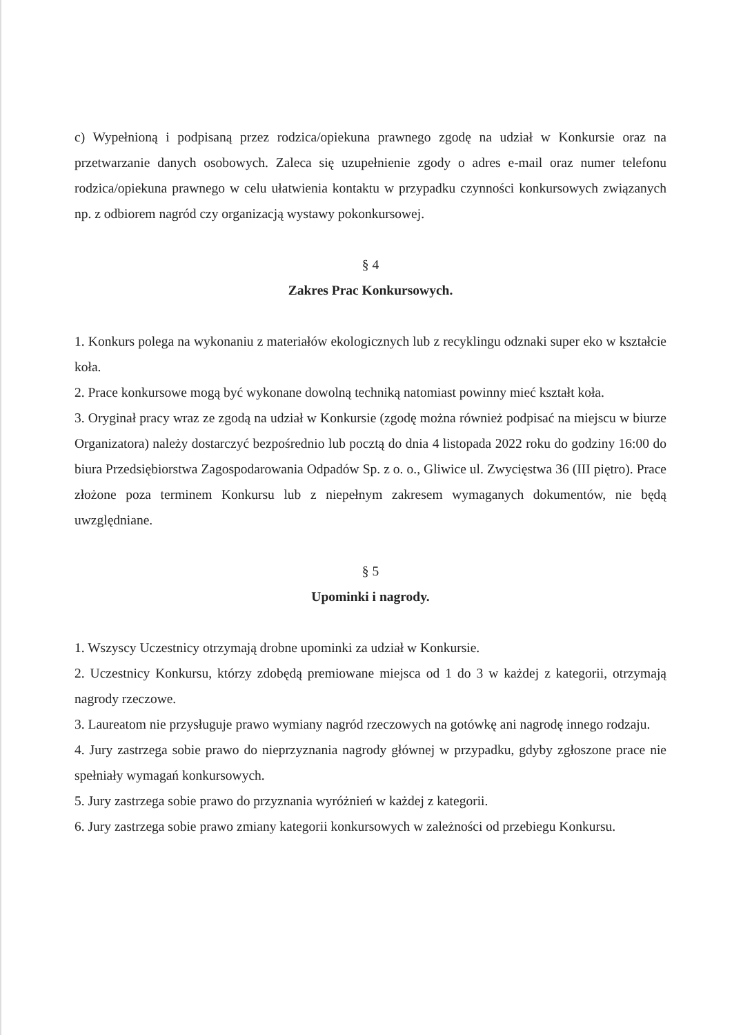c) Wypełnioną i podpisaną przez rodzica/opiekuna prawnego zgodę na udział w Konkursie oraz na przetwarzanie danych osobowych. Zaleca się uzupełnienie zgody o adres e-mail oraz numer telefonu rodzica/opiekuna prawnego w celu ułatwienia kontaktu w przypadku czynności konkursowych związanych np. z odbiorem nagród czy organizacją wystawy pokonkursowej.
§ 4
Zakres Prac Konkursowych.
1. Konkurs polega na wykonaniu z materiałów ekologicznych lub z recyklingu odznaki super eko w kształcie koła.
2. Prace konkursowe mogą być wykonane dowolną techniką natomiast powinny mieć kształt koła.
3. Oryginał pracy wraz ze zgodą na udział w Konkursie (zgodę można również podpisać na miejscu w biurze Organizatora) należy dostarczyć bezpośrednio lub pocztą do dnia 4 listopada 2022 roku do godziny 16:00 do biura Przedsiębiorstwa Zagospodarowania Odpadów Sp. z o. o., Gliwice ul. Zwycięstwa 36 (III piętro). Prace złożone poza terminem Konkursu lub z niepełnym zakresem wymaganych dokumentów, nie będą uwzględniane.
§ 5
Upominki i nagrody.
1. Wszyscy Uczestnicy otrzymają drobne upominki za udział w Konkursie.
2. Uczestnicy Konkursu, którzy zdobędą premiowane miejsca od 1 do 3 w każdej z kategorii, otrzymają nagrody rzeczowe.
3. Laureatom nie przysługuje prawo wymiany nagród rzeczowych na gotówkę ani nagrodę innego rodzaju.
4. Jury zastrzega sobie prawo do nieprzyznania nagrody głównej w przypadku, gdyby zgłoszone prace nie spełniały wymagań konkursowych.
5. Jury zastrzega sobie prawo do przyznania wyróżnień w każdej z kategorii.
6. Jury zastrzega sobie prawo zmiany kategorii konkursowych w zależności od przebiegu Konkursu.